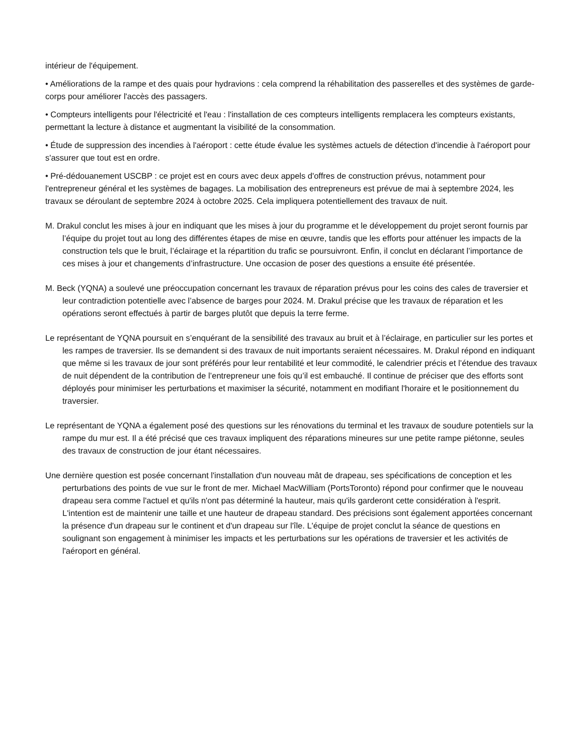intérieur de l'équipement.
• Améliorations de la rampe et des quais pour hydravions : cela comprend la réhabilitation des passerelles et des systèmes de garde-corps pour améliorer l'accès des passagers.
• Compteurs intelligents pour l'électricité et l'eau : l'installation de ces compteurs intelligents remplacera les compteurs existants, permettant la lecture à distance et augmentant la visibilité de la consommation.
• Étude de suppression des incendies à l'aéroport : cette étude évalue les systèmes actuels de détection d'incendie à l'aéroport pour s'assurer que tout est en ordre.
• Pré-dédouanement USCBP : ce projet est en cours avec deux appels d'offres de construction prévus, notamment pour l'entrepreneur général et les systèmes de bagages. La mobilisation des entrepreneurs est prévue de mai à septembre 2024, les travaux se déroulant de septembre 2024 à octobre 2025. Cela impliquera potentiellement des travaux de nuit.
M. Drakul conclut les mises à jour en indiquant que les mises à jour du programme et le développement du projet seront fournis par l’équipe du projet tout au long des différentes étapes de mise en œuvre, tandis que les efforts pour atténuer les impacts de la construction tels que le bruit, l’éclairage et la répartition du trafic se poursuivront. Enfin, il conclut en déclarant l’importance de ces mises à jour et changements d’infrastructure. Une occasion de poser des questions a ensuite été présentée.
M. Beck (YQNA) a soulevé une préoccupation concernant les travaux de réparation prévus pour les coins des cales de traversier et leur contradiction potentielle avec l’absence de barges pour 2024. M. Drakul précise que les travaux de réparation et les opérations seront effectués à partir de barges plutôt que depuis la terre ferme.
Le représentant de YQNA poursuit en s’enquérant de la sensibilité des travaux au bruit et à l’éclairage, en particulier sur les portes et les rampes de traversier. Ils se demandent si des travaux de nuit importants seraient nécessaires. M. Drakul répond en indiquant que même si les travaux de jour sont préférés pour leur rentabilité et leur commodité, le calendrier précis et l’étendue des travaux de nuit dépendent de la contribution de l’entrepreneur une fois qu’il est embauché. Il continue de préciser que des efforts sont déployés pour minimiser les perturbations et maximiser la sécurité, notamment en modifiant l'horaire et le positionnement du traversier.
Le représentant de YQNA a également posé des questions sur les rénovations du terminal et les travaux de soudure potentiels sur la rampe du mur est. Il a été précisé que ces travaux impliquent des réparations mineures sur une petite rampe piétonne, seules des travaux de construction de jour étant nécessaires.
Une dernière question est posée concernant l'installation d'un nouveau mât de drapeau, ses spécifications de conception et les perturbations des points de vue sur le front de mer. Michael MacWilliam (PortsToronto) répond pour confirmer que le nouveau drapeau sera comme l'actuel et qu'ils n'ont pas déterminé la hauteur, mais qu'ils garderont cette considération à l'esprit. L'intention est de maintenir une taille et une hauteur de drapeau standard. Des précisions sont également apportées concernant la présence d'un drapeau sur le continent et d'un drapeau sur l'île. L'équipe de projet conclut la séance de questions en soulignant son engagement à minimiser les impacts et les perturbations sur les opérations de traversier et les activités de l'aéroport en général.